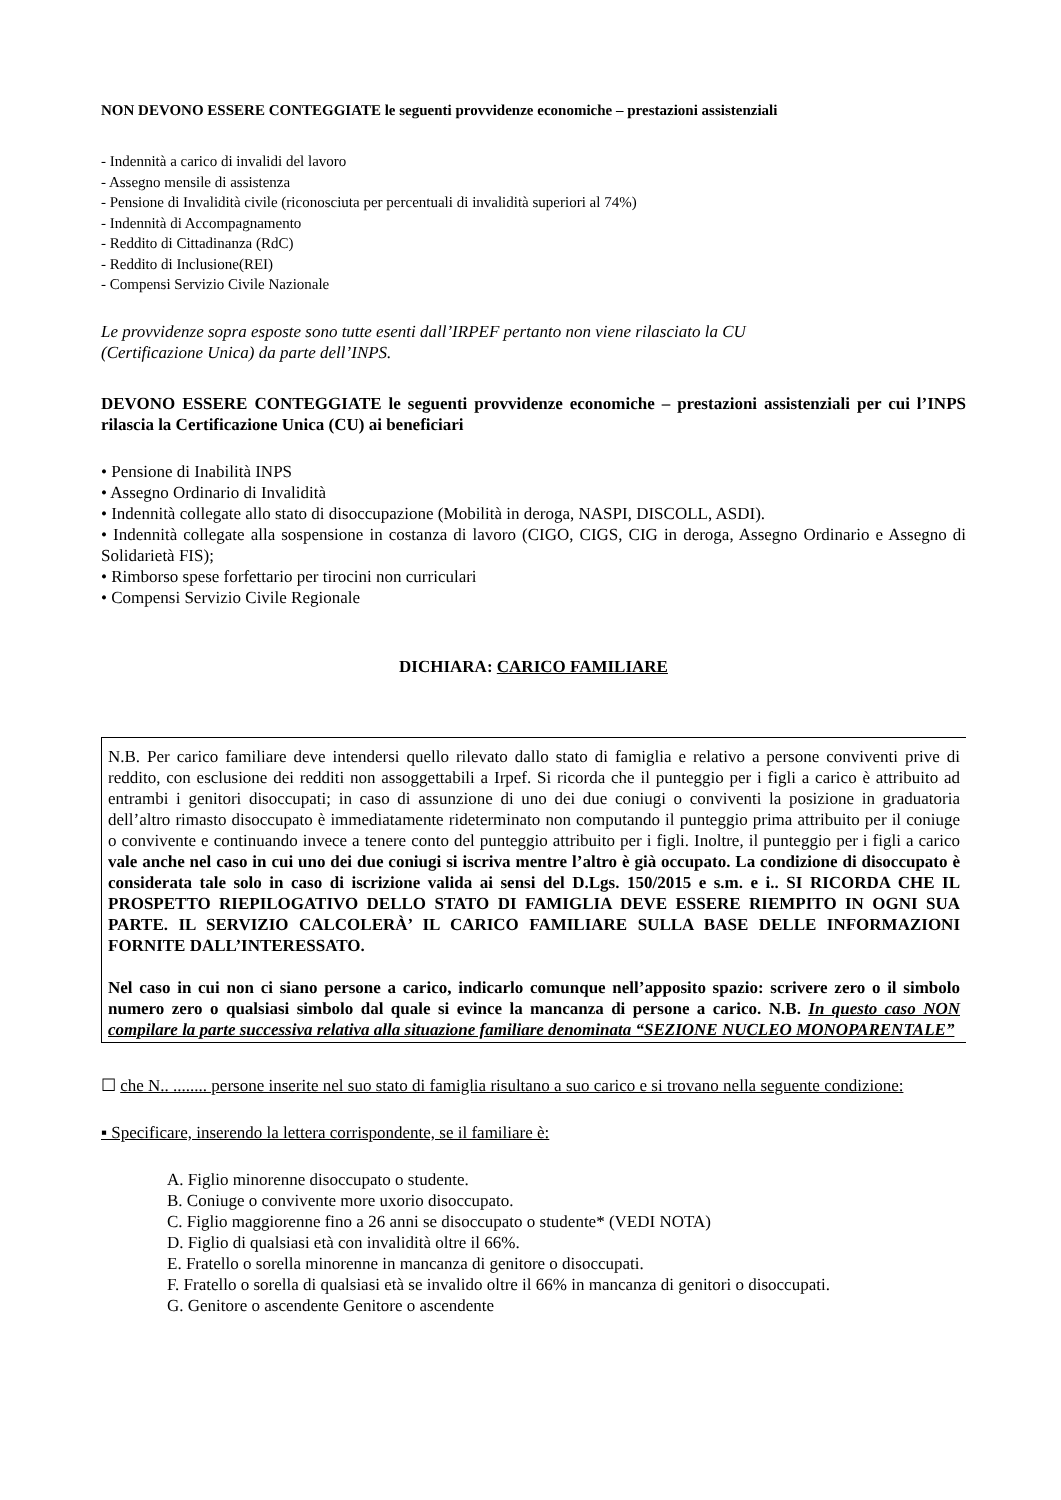NON DEVONO ESSERE CONTEGGIATE le seguenti provvidenze economiche – prestazioni assistenziali
- Indennità a carico di invalidi del lavoro
- Assegno mensile di assistenza
- Pensione di Invalidità civile (riconosciuta per percentuali di invalidità superiori al 74%)
- Indennità di Accompagnamento
- Reddito di Cittadinanza (RdC)
- Reddito di Inclusione(REI)
- Compensi Servizio Civile Nazionale
Le provvidenze sopra esposte sono tutte esenti dall’IRPEF pertanto non viene rilasciato la CU
(Certificazione Unica) da parte dell’INPS.
DEVONO ESSERE CONTEGGIATE le seguenti provvidenze economiche – prestazioni assistenziali per cui l’INPS rilascia la Certificazione Unica (CU) ai beneficiari
• Pensione di Inabilità INPS
• Assegno Ordinario di Invalidità
• Indennità collegate allo stato di disoccupazione (Mobilità in deroga, NASPI, DISCOLL, ASDI).
• Indennità collegate alla sospensione in costanza di lavoro (CIGO, CIGS, CIG in deroga, Assegno Ordinario e Assegno di Solidarietà FIS);
• Rimborso spese forfettario per tirocini non curriculari
• Compensi Servizio Civile Regionale
DICHIARA: CARICO FAMILIARE
N.B. Per carico familiare deve intendersi quello rilevato dallo stato di famiglia e relativo a persone conviventi prive di reddito, con esclusione dei redditi non assoggettabili a Irpef. Si ricorda che il punteggio per i figli a carico è attribuito ad entrambi i genitori disoccupati; in caso di assunzione di uno dei due coniugi o conviventi la posizione in graduatoria dell’altro rimasto disoccupato è immediatamente rideterminato non computando il punteggio prima attribuito per il coniuge o convivente e continuando invece a tenere conto del punteggio attribuito per i figli. Inoltre, il punteggio per i figli a carico vale anche nel caso in cui uno dei due coniugi si iscriva mentre l’altro è già occupato. La condizione di disoccupato è considerata tale solo in caso di iscrizione valida ai sensi del D.Lgs. 150/2015 e s.m. e i.. SI RICORDA CHE IL PROSPETTO RIEPILOGATIVO DELLO STATO DI FAMIGLIA DEVE ESSERE RIEMPITO IN OGNI SUA PARTE. IL SERVIZIO CALCOLERÀ’ IL CARICO FAMILIARE SULLA BASE DELLE INFORMAZIONI FORNITE DALL’INTERESSATO.
Nel caso in cui non ci siano persone a carico, indicarlo comunque nell’apposito spazio: scrivere zero o il simbolo numero zero o qualsiasi simbolo dal quale si evince la mancanza di persone a carico. N.B. In questo caso NON compilare la parte successiva relativa alla situazione familiare denominata “SEZIONE NUCLEO MONOPARENTALE”
☐ che N.. ........ persone inserite nel suo stato di famiglia risultano a suo carico e si trovano nella seguente condizione:
▪ Specificare, inserendo la lettera corrispondente, se il familiare è:
A. Figlio minorenne disoccupato o studente.
B. Coniuge o convivente more uxorio disoccupato.
C. Figlio maggiorenne fino a 26 anni se disoccupato o studente* (VEDI NOTA)
D. Figlio di qualsiasi età con invalidità oltre il 66%.
E. Fratello o sorella minorenne in mancanza di genitore o disoccupati.
F. Fratello o sorella di qualsiasi età se invalido oltre il 66% in mancanza di genitori o disoccupati.
G. Genitore o ascendente Genitore o ascendente